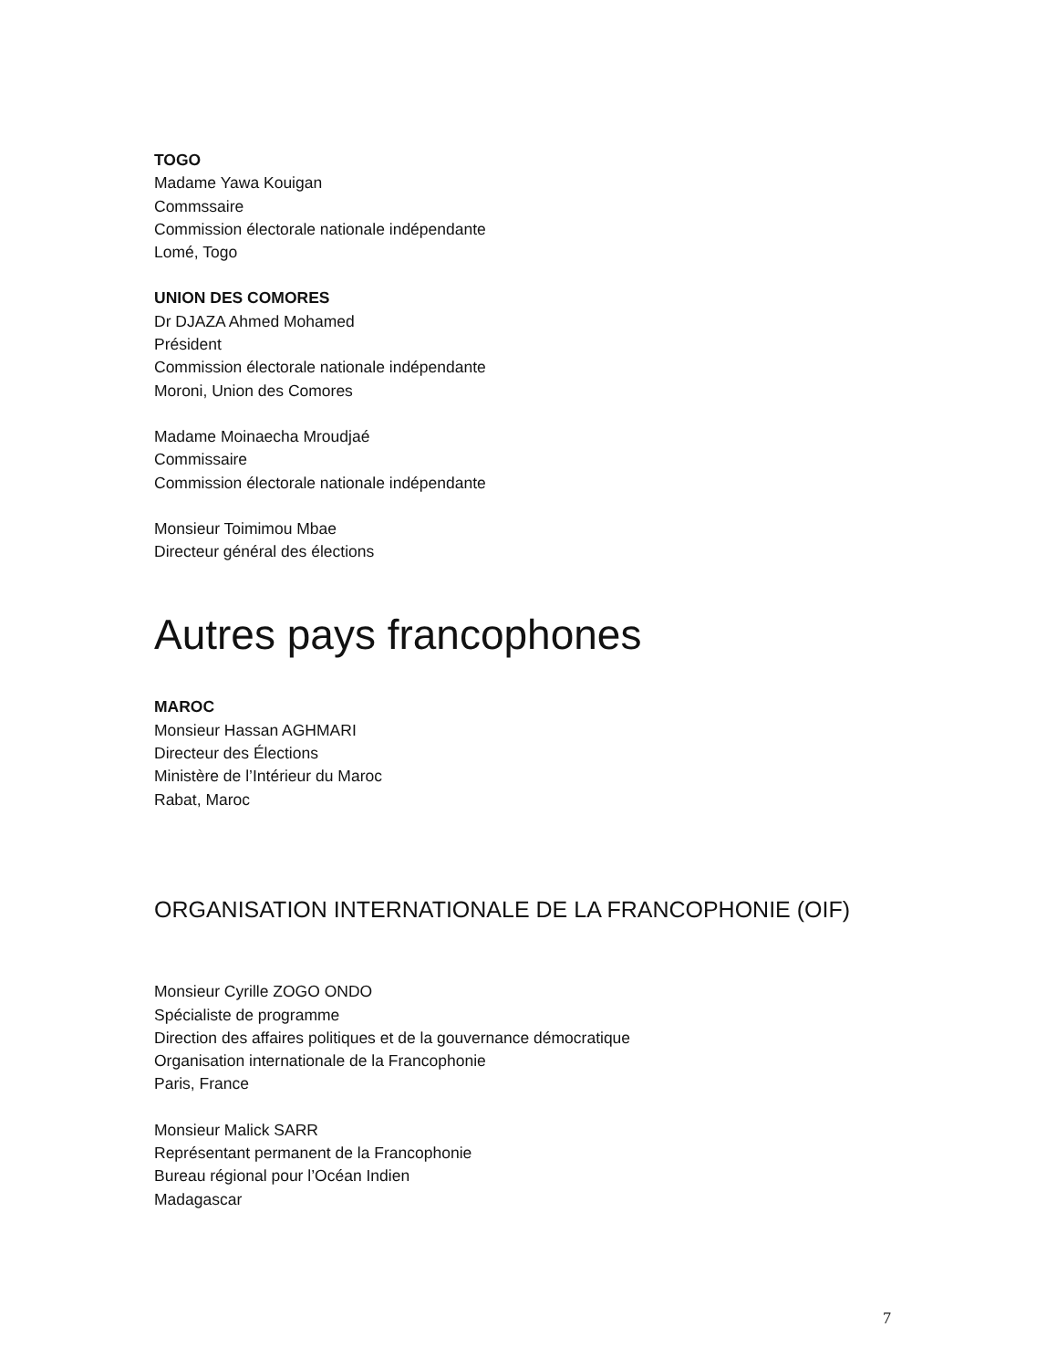TOGO
Madame Yawa Kouigan
Commssaire
Commission électorale nationale indépendante
Lomé, Togo
UNION DES COMORES
Dr DJAZA Ahmed Mohamed
Président
Commission électorale nationale indépendante
Moroni, Union des Comores
Madame Moinaecha Mroudjaé
Commissaire
Commission électorale nationale indépendante
Monsieur Toimimou Mbae
Directeur général des élections
Autres pays francophones
MAROC
Monsieur Hassan AGHMARI
Directeur des Élections
Ministère de l’Intérieur du Maroc
Rabat, Maroc
ORGANISATION INTERNATIONALE DE LA FRANCOPHONIE (OIF)
Monsieur Cyrille ZOGO ONDO
Spécialiste de programme
Direction des affaires politiques et de la gouvernance démocratique
Organisation internationale de la Francophonie
Paris, France
Monsieur Malick SARR
Représentant permanent de la Francophonie
Bureau régional pour l’Océan Indien
Madagascar
7